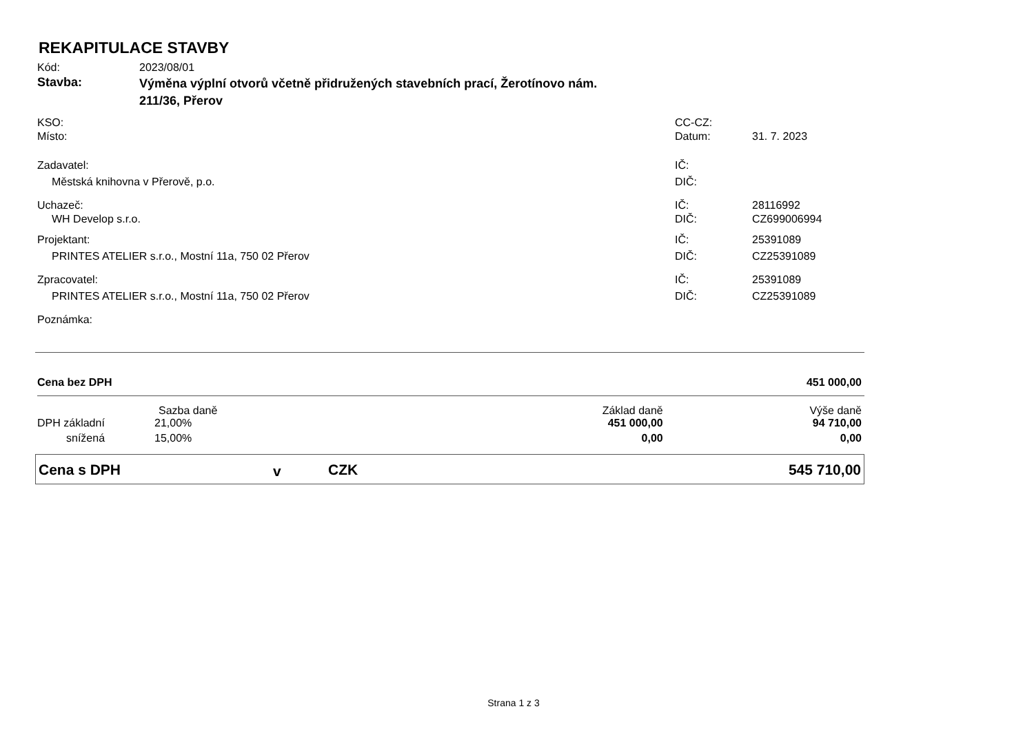REKAPITULACE STAVBY
| Kód: | 2023/08/01 | | |
| Stavba: | Výměna výplní otvorů včetně přidružených stavebních prací, Žerotínovo nám. 211/36, Přerov | | |
| KSO: | | CC-CZ: | |
| Místo: | | Datum: | 31. 7. 2023 |
| Zadavatel: | | IČ: | |
| Městská knihovna v Přerově, p.o. | | DIČ: | |
| Uchazeč: | | IČ: | 28116992 |
| WH Develop s.r.o. | | DIČ: | CZ699006994 |
| Projektant: | | IČ: | 25391089 |
| PRINTES ATELIER s.r.o., Mostní 11a, 750 02 Přerov | | DIČ: | CZ25391089 |
| Zpracovatel: | | IČ: | 25391089 |
| PRINTES ATELIER s.r.o., Mostní 11a, 750 02 Přerov | | DIČ: | CZ25391089 |
| Poznámka: | | | |
| Cena bez DPH | | | 451 000,00 |
| | Sazba daně | Základ daně | Výše daně |
| DPH základní | 21,00% | 451 000,00 | 94 710,00 |
| snížená | 15,00% | 0,00 | 0,00 |
| Cena s DPH | v | CZK | 545 710,00 |
Strana 1 z 3